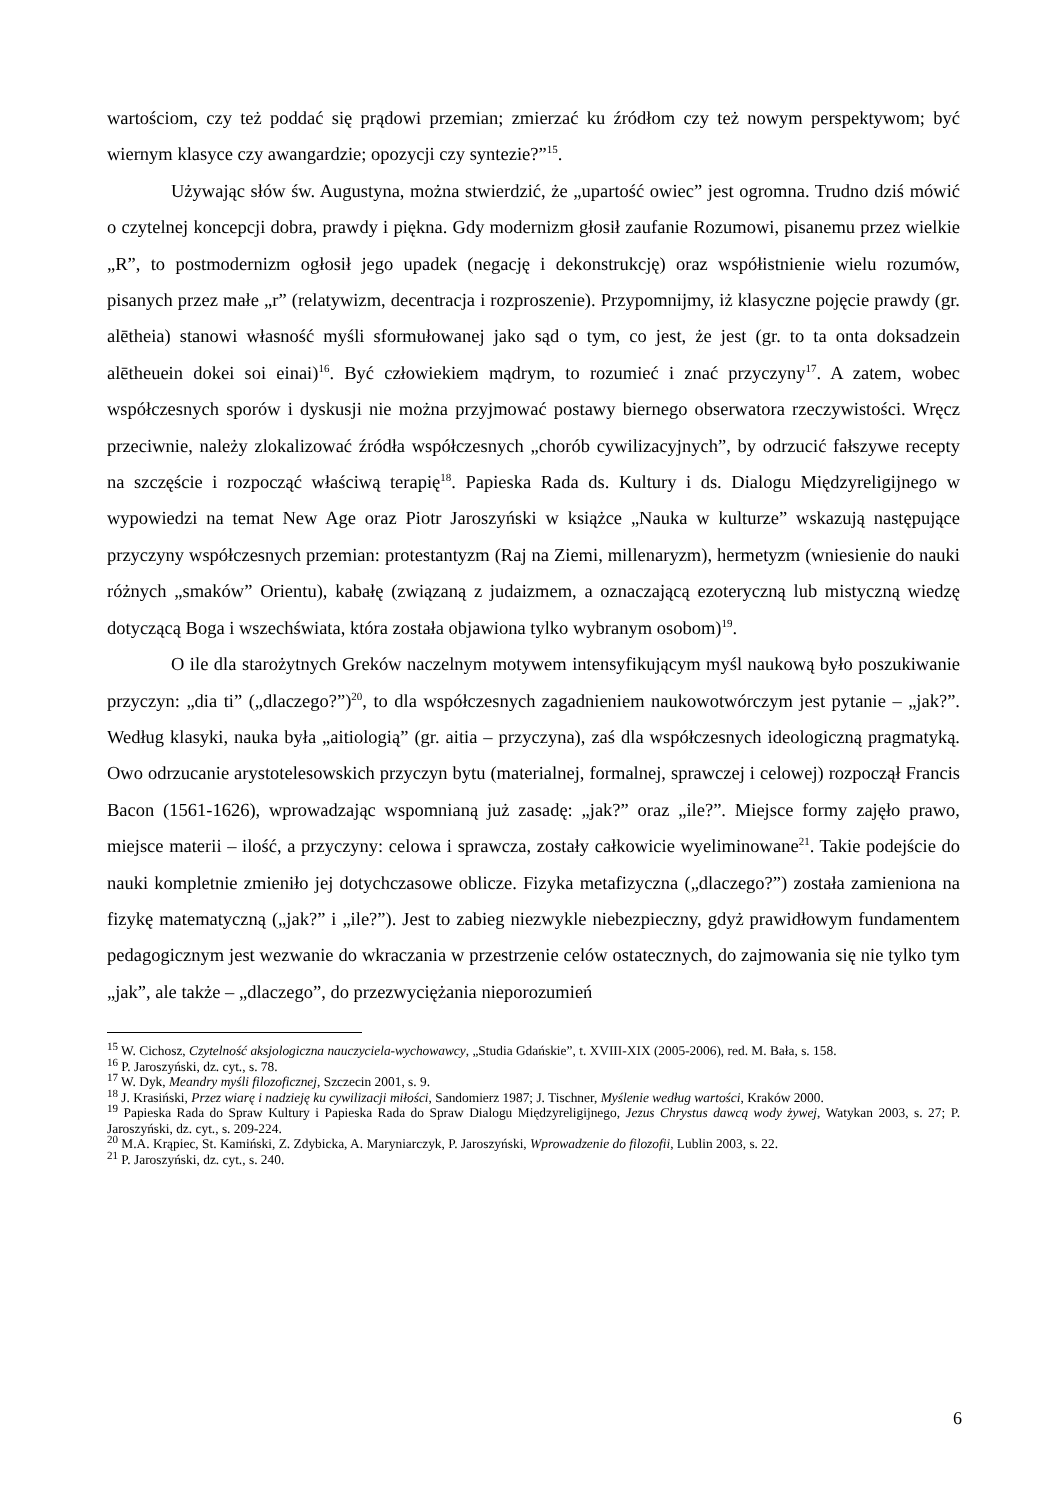wartościom, czy też poddać się prądowi przemian; zmierzać ku źródłom czy też nowym perspektywom; być wiernym klasyce czy awangardzie; opozycji czy syntezie?”<sup>15</sup>.
Używając słów św. Augustyna, można stwierdzić, że „upartość owiec” jest ogromna. Trudno dziś mówić o czytelnej koncepcji dobra, prawdy i piękna. Gdy modernizm głosił zaufanie Rozumowi, pisanemu przez wielkie „R”, to postmodernizm ogłosił jego upadek (negację i dekonstrukcję) oraz współistnienie wielu rozumów, pisanych przez małe „r” (relatywizm, decentracja i rozproszenie). Przypomnijmy, iż klasyczne pojęcie prawdy (gr. alētheia) stanowi własność myśli sformułowanej jako sąd o tym, co jest, że jest (gr. to ta onta doksadzein alētheuein dokei soi einai)<sup>16</sup>. Być człowiekiem mądrym, to rozumieć i znać przyczyny<sup>17</sup>. A zatem, wobec współczesnych sporów i dyskusji nie można przyjmować postawy biernego obserwatora rzeczywistości. Wręcz przeciwnie, należy zlokalizować źródła współczesnych „chorób cywilizacyjnych”, by odrzucić fałszywe recepty na szczęście i rozpocząć właściwą terapię<sup>18</sup>. Papieska Rada ds. Kultury i ds. Dialogu Międzyreligijnego w wypowiedzi na temat New Age oraz Piotr Jaroszyński w książce „Nauka w kulturze” wskazują następujące przyczyny współczesnych przemian: protestantyzm (Raj na Ziemi, millenaryzm), hermetyzm (wniesienie do nauki różnych „smaków” Orientu), kabałę (związaną z judaizmem, a oznaczającą ezoteryczną lub mistyczną wiedzę dotyczącą Boga i wszechświata, która została objawiona tylko wybranym osobom)<sup>19</sup>.
O ile dla starożytnych Greków naczelnym motywem intensyfikującym myśl naukową było poszukiwanie przyczyn: „dia ti” („dlaczego?”)<sup>20</sup>, to dla współczesnych zagadnieniem naukowotwórczym jest pytanie – „jak?”. Według klasyki, nauka była „aitiologią” (gr. aitia – przyczyna), zaś dla współczesnych ideologiczną pragmatyką. Owo odrzucanie arystotelesowskich przyczyn bytu (materialnej, formalnej, sprawczej i celowej) rozpoczął Francis Bacon (1561-1626), wprowadzając wspomnianą już zasadę: „jak?” oraz „ile?”. Miejsce formy zajęło prawo, miejsce materii – ilość, a przyczyny: celowa i sprawcza, zostały całkowicie wyeliminowane<sup>21</sup>. Takie podejście do nauki kompletnie zmieniło jej dotychczasowe oblicze. Fizyka metafizyczna („dlaczego?”) została zamieniona na fizykę matematyczną („jak?” i „ile?”). Jest to zabieg niezwykle niebezpieczny, gdyż prawidłowym fundamentem pedagogicznym jest wezwanie do wkraczania w przestrzenie celów ostatecznych, do zajmowania się nie tylko tym „jak”, ale także – „dlaczego”, do przezwyciężania nieporozumień
<sup>15</sup> W. Cichosz, Czytelność aksjologiczna nauczyciela-wychowawcy, „Studia Gdańskie”, t. XVIII-XIX (2005-2006), red. M. Bała, s. 158.
<sup>16</sup> P. Jaroszyński, dz. cyt., s. 78.
<sup>17</sup> W. Dyk, Meandry myśli filozoficznej, Szczecin 2001, s. 9.
<sup>18</sup> J. Krasiński, Przez wiarę i nadzieję ku cywilizacji miłości, Sandomierz 1987; J. Tischner, Myślenie według wartości, Kraków 2000.
<sup>19</sup> Papieska Rada do Spraw Kultury i Papieska Rada do Spraw Dialogu Międzyreligijnego, Jezus Chrystus dawcą wody żywej, Watykan 2003, s. 27; P. Jaroszyński, dz. cyt., s. 209-224.
<sup>20</sup> M.A. Krąpiec, St. Kamiński, Z. Zdybicka, A. Maryniarczyk, P. Jaroszyński, Wprowadzenie do filozofii, Lublin 2003, s. 22.
<sup>21</sup> P. Jaroszyński, dz. cyt., s. 240.
6